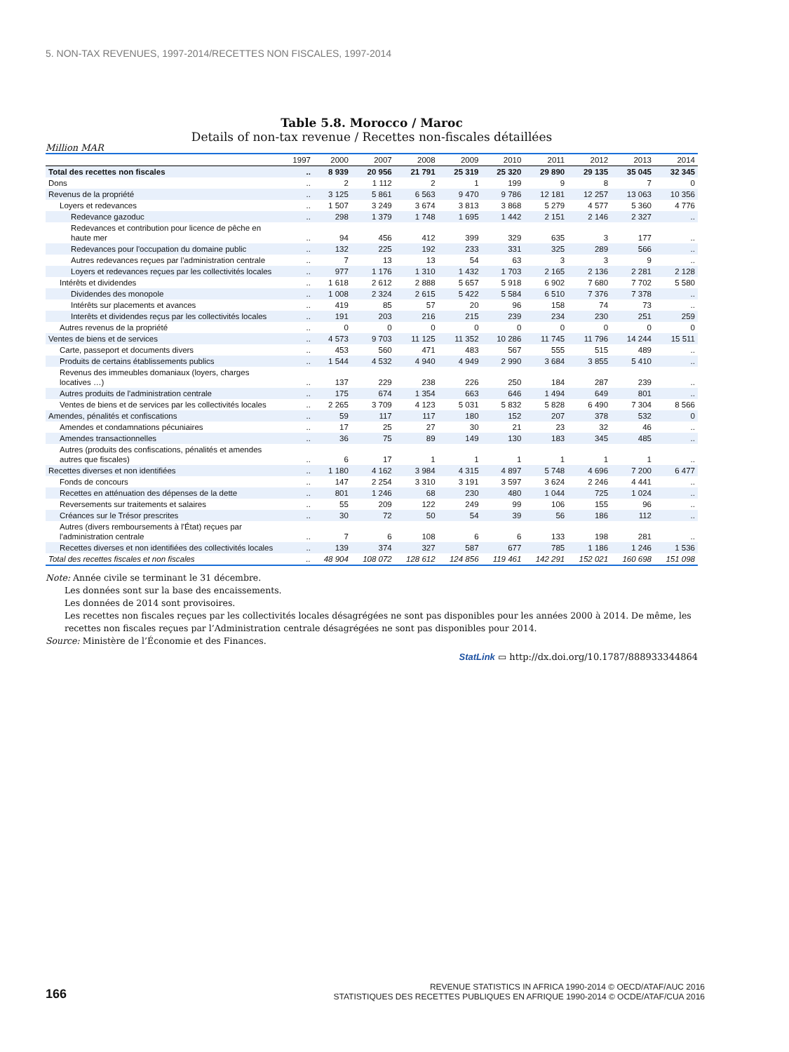5. NON-TAX REVENUES, 1997-2014/RECETTES NON FISCALES, 1997-2014
Table 5.8. Morocco / Maroc
Details of non-tax revenue / Recettes non-fiscales détaillées
Million MAR
| | 1997 | 2000 | 2007 | 2008 | 2009 | 2010 | 2011 | 2012 | 2013 | 2014 |
| --- | --- | --- | --- | --- | --- | --- | --- | --- | --- | --- |
| Total des recettes non fiscales | .. | 8 939 | 20 956 | 21 791 | 25 319 | 25 320 | 29 890 | 29 135 | 35 045 | 32 345 |
| Dons | .. | 2 | 1 112 | 2 | 1 | 199 | 9 | 8 | 7 | 0 |
| Revenus de la propriété | .. | 3 125 | 5 861 | 6 563 | 9 470 | 9 786 | 12 181 | 12 257 | 13 063 | 10 356 |
| Loyers et redevances | .. | 1 507 | 3 249 | 3 674 | 3 813 | 3 868 | 5 279 | 4 577 | 5 360 | 4 776 |
| Redevance gazoduc | .. | 298 | 1 379 | 1 748 | 1 695 | 1 442 | 2 151 | 2 146 | 2 327 | .. |
| Redevances et contribution pour licence de pêche en haute mer | .. | 94 | 456 | 412 | 399 | 329 | 635 | 3 | 177 | .. |
| Redevances pour l'occupation du domaine public | .. | 132 | 225 | 192 | 233 | 331 | 325 | 289 | 566 | .. |
| Autres redevances reçues par l'administration centrale | .. | 7 | 13 | 13 | 54 | 63 | 3 | 3 | 9 | .. |
| Loyers et redevances reçues par les collectivités locales | .. | 977 | 1 176 | 1 310 | 1 432 | 1 703 | 2 165 | 2 136 | 2 281 | 2 128 |
| Intérêts et dividendes | .. | 1 618 | 2 612 | 2 888 | 5 657 | 5 918 | 6 902 | 7 680 | 7 702 | 5 580 |
| Dividendes des monopole | .. | 1 008 | 2 324 | 2 615 | 5 422 | 5 584 | 6 510 | 7 376 | 7 378 | .. |
| Intérêts sur placements et avances | .. | 419 | 85 | 57 | 20 | 96 | 158 | 74 | 73 | .. |
| Interêts et dividendes reçus par les collectivités locales | .. | 191 | 203 | 216 | 215 | 239 | 234 | 230 | 251 | 259 |
| Autres revenus de la propriété | .. | 0 | 0 | 0 | 0 | 0 | 0 | 0 | 0 | 0 |
| Ventes de biens et de services | .. | 4 573 | 9 703 | 11 125 | 11 352 | 10 286 | 11 745 | 11 796 | 14 244 | 15 511 |
| Carte, passeport et documents divers | .. | 453 | 560 | 471 | 483 | 567 | 555 | 515 | 489 | .. |
| Produits de certains établissements publics | .. | 1 544 | 4 532 | 4 940 | 4 949 | 2 990 | 3 684 | 3 855 | 5 410 | .. |
| Revenus des immeubles domaniaux (loyers, charges locatives …) | .. | 137 | 229 | 238 | 226 | 250 | 184 | 287 | 239 | .. |
| Autres produits de l'administration centrale | .. | 175 | 674 | 1 354 | 663 | 646 | 1 494 | 649 | 801 | .. |
| Ventes de biens et de services par les collectivités locales | .. | 2 265 | 3 709 | 4 123 | 5 031 | 5 832 | 5 828 | 6 490 | 7 304 | 8 566 |
| Amendes, pénalités et confiscations | .. | 59 | 117 | 117 | 180 | 152 | 207 | 378 | 532 | 0 |
| Amendes et condamnations pécuniaires | .. | 17 | 25 | 27 | 30 | 21 | 23 | 32 | 46 | .. |
| Amendes transactionnelles | .. | 36 | 75 | 89 | 149 | 130 | 183 | 345 | 485 | .. |
| Autres (produits des confiscations, pénalités et amendes autres que fiscales) | .. | 6 | 17 | 1 | 1 | 1 | 1 | 1 | 1 | .. |
| Recettes diverses et non identifiées | .. | 1 180 | 4 162 | 3 984 | 4 315 | 4 897 | 5 748 | 4 696 | 7 200 | 6 477 |
| Fonds de concours | .. | 147 | 2 254 | 3 310 | 3 191 | 3 597 | 3 624 | 2 246 | 4 441 | .. |
| Recettes en atténuation des dépenses de la dette | .. | 801 | 1 246 | 68 | 230 | 480 | 1 044 | 725 | 1 024 | .. |
| Reversements sur traitements et salaires | .. | 55 | 209 | 122 | 249 | 99 | 106 | 155 | 96 | .. |
| Créances sur le Trésor prescrites | .. | 30 | 72 | 50 | 54 | 39 | 56 | 186 | 112 | .. |
| Autres (divers remboursements à l'État) reçues par l'administration centrale | .. | 7 | 6 | 108 | 6 | 6 | 133 | 198 | 281 | .. |
| Recettes diverses et non identifiées des collectivités locales | .. | 139 | 374 | 327 | 587 | 677 | 785 | 1 186 | 1 246 | 1 536 |
| Total des recettes fiscales et non fiscales | .. | 48 904 | 108 072 | 128 612 | 124 856 | 119 461 | 142 291 | 152 021 | 160 698 | 151 098 |
Note: Année civile se terminant le 31 décembre.
Les données sont sur la base des encaissements.
Les données de 2014 sont provisoires.
Les recettes non fiscales reçues par les collectivités locales désagrégées ne sont pas disponibles pour les années 2000 à 2014. De même, les recettes non fiscales reçues par l’Administration centrale désagrégées ne sont pas disponibles pour 2014.
Source: Ministère de l’Économie et des Finances.
StatLink ▭ http://dx.doi.org/10.1787/888933344864
166
REVENUE STATISTICS IN AFRICA 1990-2014 © OECD/ATAF/AUC 2016
STATISTIQUES DES RECETTES PUBLIQUES EN AFRIQUE 1990-2014 © OCDE/ATAF/CUA 2016